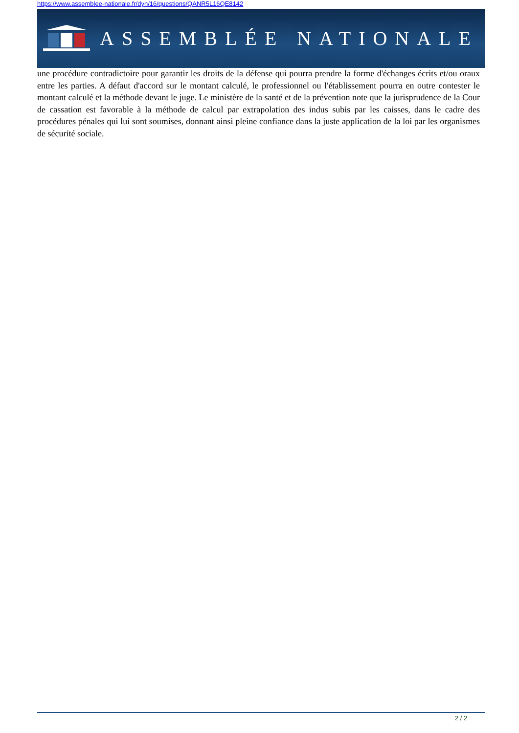https://www.assemblee-nationale.fr/dyn/16/questions/QANR5L16QE8142
ASSEMBLÉE NATIONALE
une procédure contradictoire pour garantir les droits de la défense qui pourra prendre la forme d'échanges écrits et/ou oraux entre les parties. A défaut d'accord sur le montant calculé, le professionnel ou l'établissement pourra en outre contester le montant calculé et la méthode devant le juge. Le ministère de la santé et de la prévention note que la jurisprudence de la Cour de cassation est favorable à la méthode de calcul par extrapolation des indus subis par les caisses, dans le cadre des procédures pénales qui lui sont soumises, donnant ainsi pleine confiance dans la juste application de la loi par les organismes de sécurité sociale.
2 / 2